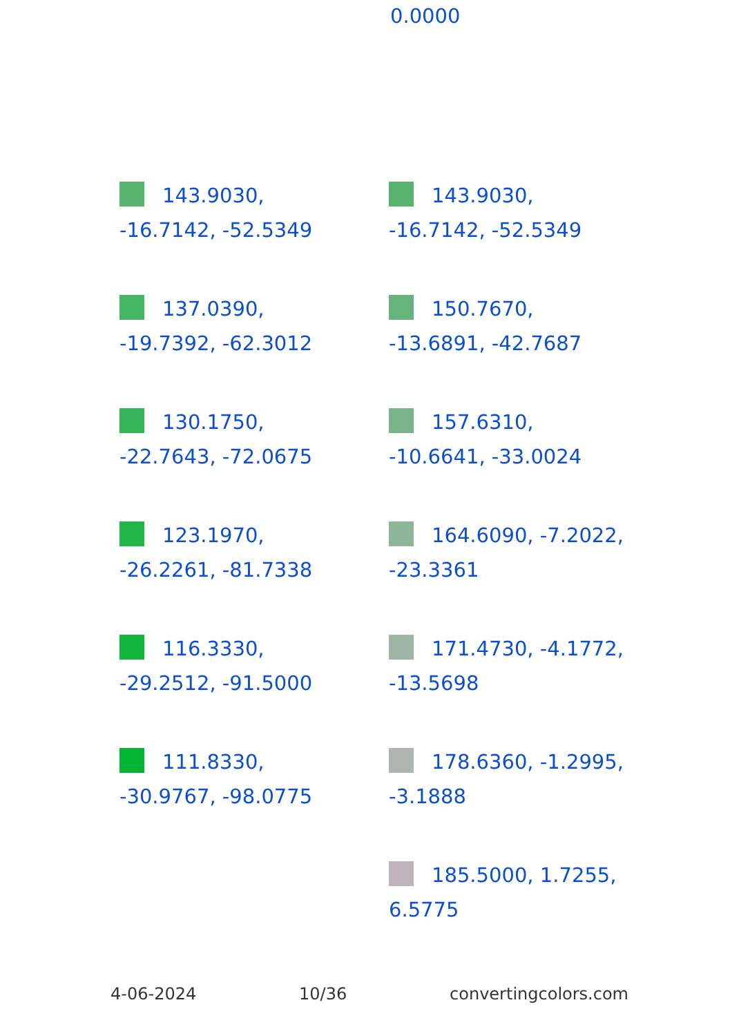0.0000
143.9030,
-16.7142, -52.5349
143.9030,
-16.7142, -52.5349
137.0390,
-19.7392, -62.3012
150.7670,
-13.6891, -42.7687
130.1750,
-22.7643, -72.0675
157.6310,
-10.6641, -33.0024
123.1970,
-26.2261, -81.7338
164.6090, -7.2022,
-23.3361
116.3330,
-29.2512, -91.5000
171.4730, -4.1772,
-13.5698
111.8330,
-30.9767, -98.0775
178.6360, -1.2995,
-3.1888
185.5000, 1.7255,
6.5775
4-06-2024 10/36 convertingcolors.com